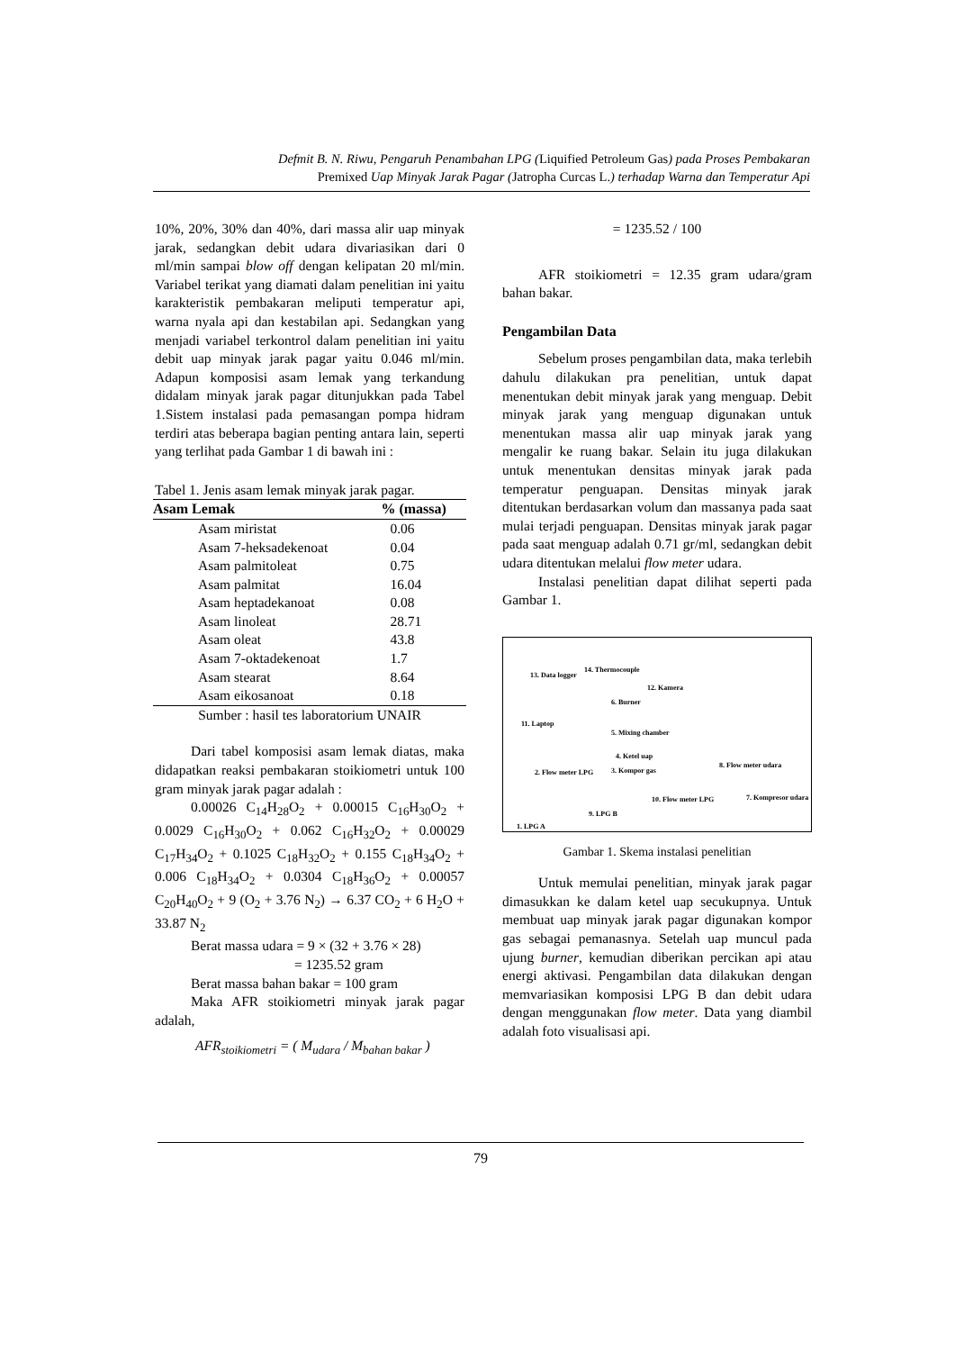Defmit B. N. Riwu, Pengaruh Penambahan LPG (Liquified Petroleum Gas) pada Proses Pembakaran
Premixed Uap Minyak Jarak Pagar (Jatropha Curcas L.) terhadap Warna dan Temperatur Api
10%, 20%, 30% dan 40%, dari massa alir uap minyak jarak, sedangkan debit udara divariasikan dari 0 ml/min sampai blow off dengan kelipatan 20 ml/min. Variabel terikat yang diamati dalam penelitian ini yaitu karakteristik pembakaran meliputi temperatur api, warna nyala api dan kestabilan api. Sedangkan yang menjadi variabel terkontrol dalam penelitian ini yaitu debit uap minyak jarak pagar yaitu 0.046 ml/min. Adapun komposisi asam lemak yang terkandung didalam minyak jarak pagar ditunjukkan pada Tabel 1.Sistem instalasi pada pemasangan pompa hidram terdiri atas beberapa bagian penting antara lain, seperti yang terlihat pada Gambar 1 di bawah ini :
Tabel 1. Jenis asam lemak minyak jarak pagar.
| Asam Lemak | % (massa) |
| --- | --- |
| Asam miristat | 0.06 |
| Asam 7-heksadekenoat | 0.04 |
| Asam palmitoleat | 0.75 |
| Asam palmitat | 16.04 |
| Asam heptadekanoat | 0.08 |
| Asam linoleat | 28.71 |
| Asam oleat | 43.8 |
| Asam 7-oktadekenoat | 1.7 |
| Asam stearat | 8.64 |
| Asam eikosanoat | 0.18 |
Sumber : hasil tes laboratorium UNAIR
Dari tabel komposisi asam lemak diatas, maka didapatkan reaksi pembakaran stoikiometri untuk 100 gram minyak jarak pagar adalah :
0.00026 C<sub>14</sub>H<sub>28</sub>O<sub>2</sub> + 0.00015 C<sub>16</sub>H<sub>30</sub>O<sub>2</sub> + 0.0029 C<sub>16</sub>H<sub>30</sub>O<sub>2</sub> + 0.062 C<sub>16</sub>H<sub>32</sub>O<sub>2</sub> + 0.00029 C<sub>17</sub>H<sub>34</sub>O<sub>2</sub> + 0.1025 C<sub>18</sub>H<sub>32</sub>O<sub>2</sub> + 0.155 C<sub>18</sub>H<sub>34</sub>O<sub>2</sub> + 0.006 C<sub>18</sub>H<sub>34</sub>O<sub>2</sub> + 0.0304 C<sub>18</sub>H<sub>36</sub>O<sub>2</sub> + 0.00057 C<sub>20</sub>H<sub>40</sub>O<sub>2</sub> + 9 (O<sub>2</sub> + 3.76 N<sub>2</sub>) → 6.37 CO<sub>2</sub> + 6 H<sub>2</sub>O + 33.87 N<sub>2</sub>
Berat massa udara = 9 × (32 + 3.76 × 28)
= 1235.52 gram
Berat massa bahan bakar = 100 gram
Maka AFR stoikiometri minyak jarak pagar adalah,
AFR<sub>stoikiometri</sub> = ( M<sub>udara</sub> / M<sub>bahan bakar</sub> )
= 1235.52 / 100
AFR stoikiometri = 12.35 gram udara/gram bahan bakar.
Pengambilan Data
Sebelum proses pengambilan data, maka terlebih dahulu dilakukan pra penelitian, untuk dapat menentukan debit minyak jarak yang menguap. Debit minyak jarak yang menguap digunakan untuk menentukan massa alir uap minyak jarak yang mengalir ke ruang bakar. Selain itu juga dilakukan untuk menentukan densitas minyak jarak pada temperatur penguapan. Densitas minyak jarak ditentukan berdasarkan volum dan massanya pada saat mulai terjadi penguapan. Densitas minyak jarak pagar pada saat menguap adalah 0.71 gr/ml, sedangkan debit udara ditentukan melalui flow meter udara.
Instalasi penelitian dapat dilihat seperti pada Gambar 1.
13. Data logger
14. Thermocouple
12. Kamera
6. Burner
11. Laptop
5. Mixing chamber
4. Ketel uap
8. Flow meter udara
2. Flow meter LPG 3. Kompor gas
10. Flow meter LPG 7. Kompresor udara
9. LPG B
1. LPG A
Gambar 1. Skema instalasi penelitian
Untuk memulai penelitian, minyak jarak pagar dimasukkan ke dalam ketel uap secukupnya. Untuk membuat uap minyak jarak pagar digunakan kompor gas sebagai pemanasnya. Setelah uap muncul pada ujung burner, kemudian diberikan percikan api atau energi aktivasi. Pengambilan data dilakukan dengan memvariasikan komposisi LPG B dan debit udara dengan menggunakan flow meter. Data yang diambil adalah foto visualisasi api.
79